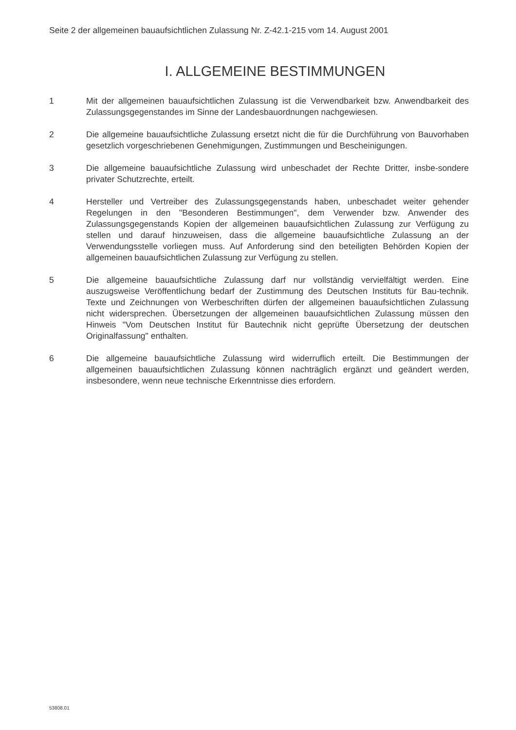Seite 2 der allgemeinen bauaufsichtlichen Zulassung Nr. Z-42.1-215 vom 14. August 2001
I. ALLGEMEINE BESTIMMUNGEN
1 Mit der allgemeinen bauaufsichtlichen Zulassung ist die Verwendbarkeit bzw. Anwendbarkeit des Zulassungsgegenstandes im Sinne der Landesbauordnungen nachgewiesen.
2 Die allgemeine bauaufsichtliche Zulassung ersetzt nicht die für die Durchführung von Bauvorhaben gesetzlich vorgeschriebenen Genehmigungen, Zustimmungen und Bescheinigungen.
3 Die allgemeine bauaufsichtliche Zulassung wird unbeschadet der Rechte Dritter, insbe-sondere privater Schutzrechte, erteilt.
4 Hersteller und Vertreiber des Zulassungsgegenstands haben, unbeschadet weiter gehender Regelungen in den "Besonderen Bestimmungen", dem Verwender bzw. Anwender des Zulassungsgegenstands Kopien der allgemeinen bauaufsichtlichen Zulassung zur Verfügung zu stellen und darauf hinzuweisen, dass die allgemeine bauaufsichtliche Zulassung an der Verwendungsstelle vorliegen muss. Auf Anforderung sind den beteiligten Behörden Kopien der allgemeinen bauaufsichtlichen Zulassung zur Verfügung zu stellen.
5 Die allgemeine bauaufsichtliche Zulassung darf nur vollständig vervielfältigt werden. Eine auszugsweise Veröffentlichung bedarf der Zustimmung des Deutschen Instituts für Bau-technik. Texte und Zeichnungen von Werbeschriften dürfen der allgemeinen bauaufsichtlichen Zulassung nicht widersprechen. Übersetzungen der allgemeinen bauaufsichtlichen Zulassung müssen den Hinweis "Vom Deutschen Institut für Bautechnik nicht geprüfte Übersetzung der deutschen Originalfassung" enthalten.
6 Die allgemeine bauaufsichtliche Zulassung wird widerruflich erteilt. Die Bestimmungen der allgemeinen bauaufsichtlichen Zulassung können nachträglich ergänzt und geändert werden, insbesondere, wenn neue technische Erkenntnisse dies erfordern.
53808.01